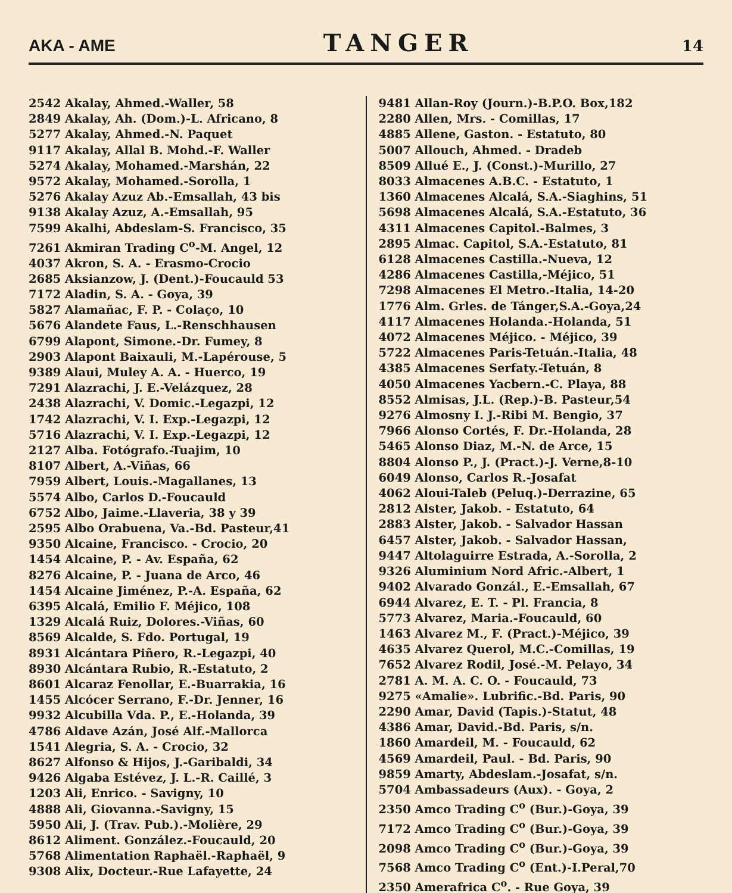AKA - AME TANGER 14
2542 Akalay, Ahmed.-Waller, 58
2849 Akalay, Ah. (Dom.)-L. Africano, 8
5277 Akalay, Ahmed.-N. Paquet
9117 Akalay, Allal B. Mohd.-F. Waller
5274 Akalay, Mohamed.-Marshán, 22
9572 Akalay, Mohamed.-Sorolla, 1
5276 Akalay Azuz Ab.-Emsallah, 43 bis
9138 Akalay Azuz, A.-Emsallah, 95
7599 Akalhi, Abdeslam-S. Francisco, 35
7261 Akmiran Trading C<sup>o</sup>-M. Angel, 12
4037 Akron, S. A. - Erasmo-Crocio
2685 Aksianzow, J. (Dent.)-Foucauld 53
7172 Aladin, S. A. - Goya, 39
5827 Alamañac, F. P. - Colaço, 10
5676 Alandete Faus, L.-Renschhausen
6799 Alapont, Simone.-Dr. Fumey, 8
2903 Alapont Baixauli, M.-Lapérouse, 5
9389 Alaui, Muley A. A. - Huerco, 19
7291 Alazrachi, J. E.-Velázquez, 28
2438 Alazrachi, V. Domic.-Legazpi, 12
1742 Alazrachi, V. I. Exp.-Legazpi, 12
5716 Alazrachi, V. I. Exp.-Legazpi, 12
2127 Alba. Fotógrafo.-Tuajim, 10
8107 Albert, A.-Viñas, 66
7959 Albert, Louis.-Magallanes, 13
5574 Albo, Carlos D.-Foucauld
6752 Albo, Jaime.-Llaveria, 38 y 39
2595 Albo Orabuena, Va.-Bd. Pasteur,41
9350 Alcaine, Francisco. - Crocio, 20
1454 Alcaine, P. - Av. España, 62
8276 Alcaine, P. - Juana de Arco, 46
1454 Alcaine Jiménez, P.-A. España, 62
6395 Alcalá, Emilio F. Méjico, 108
1329 Alcalá Ruiz, Dolores.-Viñas, 60
8569 Alcalde, S. Fdo. Portugal, 19
8931 Alcántara Piñero, R.-Legazpi, 40
8930 Alcántara Rubio, R.-Estatuto, 2
8601 Alcaraz Fenollar, E.-Buarrakia, 16
1455 Alcócer Serrano, F.-Dr. Jenner, 16
9932 Alcubilla Vda. P., E.-Holanda, 39
4786 Aldave Azán, José Alf.-Mallorca
1541 Alegria, S. A. - Crocio, 32
8627 Alfonso & Hijos, J.-Garibaldi, 34
9426 Algaba Estévez, J. L.-R. Caillé, 3
1203 Ali, Enrico. - Savigny, 10
4888 Ali, Giovanna.-Savigny, 15
5950 Ali, J. (Trav. Pub.).-Molière, 29
8612 Aliment. González.-Foucauld, 20
5768 Alimentation Raphaël.-Raphaël, 9
9308 Alix, Docteur.-Rue Lafayette, 24
9481 Allan-Roy (Journ.)-B.P.O. Box,182
2280 Allen, Mrs. - Comillas, 17
4885 Allene, Gaston. - Estatuto, 80
5007 Allouch, Ahmed. - Dradeb
8509 Allué E., J. (Const.)-Murillo, 27
8033 Almacenes A.B.C. - Estatuto, 1
1360 Almacenes Alcalá, S.A.-Siaghins, 51
5698 Almacenes Alcalá, S.A.-Estatuto, 36
4311 Almacenes Capitol.-Balmes, 3
2895 Almac. Capitol, S.A.-Estatuto, 81
6128 Almacenes Castilla.-Nueva, 12
4286 Almacenes Castilla,-Méjico, 51
7298 Almacenes El Metro.-Italia, 14-20
1776 Alm. Grles. de Tánger,S.A.-Goya,24
4117 Almacenes Holanda.-Holanda, 51
4072 Almacenes Méjico. - Méjico, 39
5722 Almacenes Paris-Tetuán.-Italia, 48
4385 Almacenes Serfaty.-Tetuán, 8
4050 Almacenes Yacbern.-C. Playa, 88
8552 Almisas, J.L. (Rep.)-B. Pasteur,54
9276 Almosny I. J.-Ribi M. Bengio, 37
7966 Alonso Cortés, F. Dr.-Holanda, 28
5465 Alonso Diaz, M.-N. de Arce, 15
8804 Alonso P., J. (Pract.)-J. Verne,8-10
6049 Alonso, Carlos R.-Josafat
4062 Aloui-Taleb (Peluq.)-Derrazine, 65
2812 Alster, Jakob. - Estatuto, 64
2883 Alster, Jakob. - Salvador Hassan
6457 Alster, Jakob. - Salvador Hassan,
9447 Altolaguirre Estrada, A.-Sorolla, 2
9326 Aluminium Nord Afric.-Albert, 1
9402 Alvarado Gonzál., E.-Emsallah, 67
6944 Alvarez, E. T. - Pl. Francia, 8
5773 Alvarez, Maria.-Foucauld, 60
1463 Alvarez M., F. (Pract.)-Méjico, 39
4635 Alvarez Querol, M.C.-Comillas, 19
7652 Alvarez Rodil, José.-M. Pelayo, 34
2781 A. M. A. C. O. - Foucauld, 73
9275 «Amalie». Lubrific.-Bd. Paris, 90
2290 Amar, David (Tapis.)-Statut, 48
4386 Amar, David.-Bd. Paris, s/n.
1860 Amardeil, M. - Foucauld, 62
4569 Amardeil, Paul. - Bd. Paris, 90
9859 Amarty, Abdeslam.-Josafat, s/n.
5704 Ambassadeurs (Aux). - Goya, 2
2350 Amco Trading C<sup>o</sup> (Bur.)-Goya, 39
7172 Amco Trading C<sup>o</sup> (Bur.)-Goya, 39
2098 Amco Trading C<sup>o</sup> (Bur.)-Goya, 39
7568 Amco Trading C<sup>o</sup> (Ent.)-I.Peral,70
2350 Amerafrica C<sup>o</sup>. - Rue Goya, 39